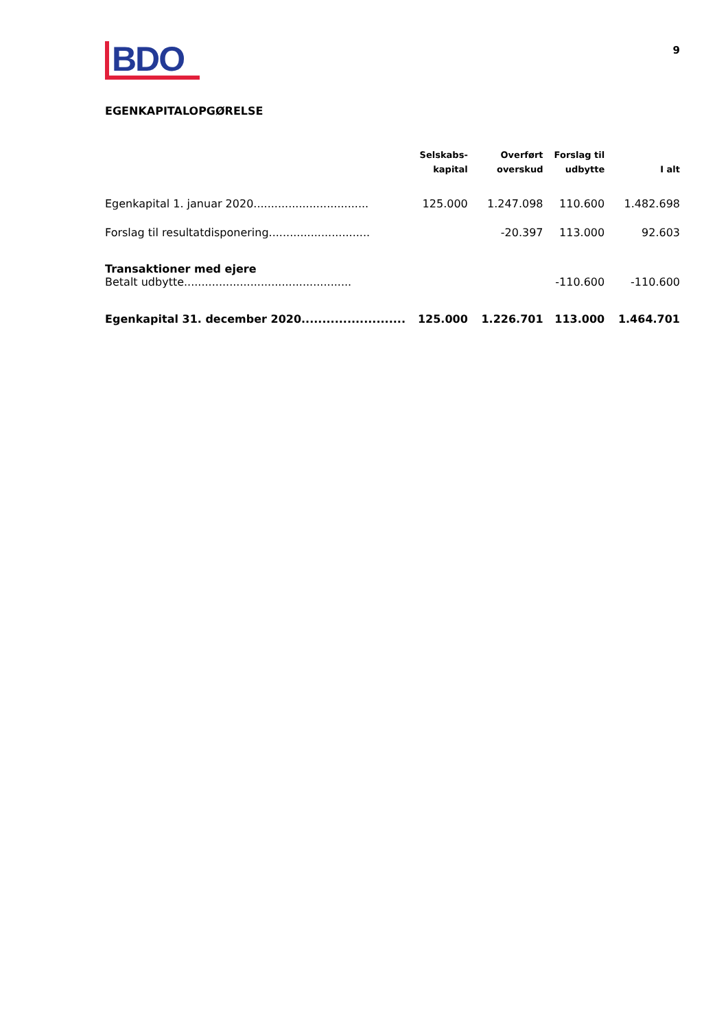BDO
9
EGENKAPITALOPGØRELSE
| | Selskabs- kapital | Overført overskud | Forslag til udbytte | I alt |
| --- | --- | --- | --- | --- |
| Egenkapital 1. januar 2020................................. | 125.000 | 1.247.098 | 110.600 | 1.482.698 |
| Forslag til resultatdisponering............................. | | -20.397 | 113.000 | 92.603 |
| Transaktioner med ejere | | | | |
| Betalt udbytte................................................ | | | -110.600 | -110.600 |
| Egenkapital 31. december 2020......................... | 125.000 | 1.226.701 | 113.000 | 1.464.701 |